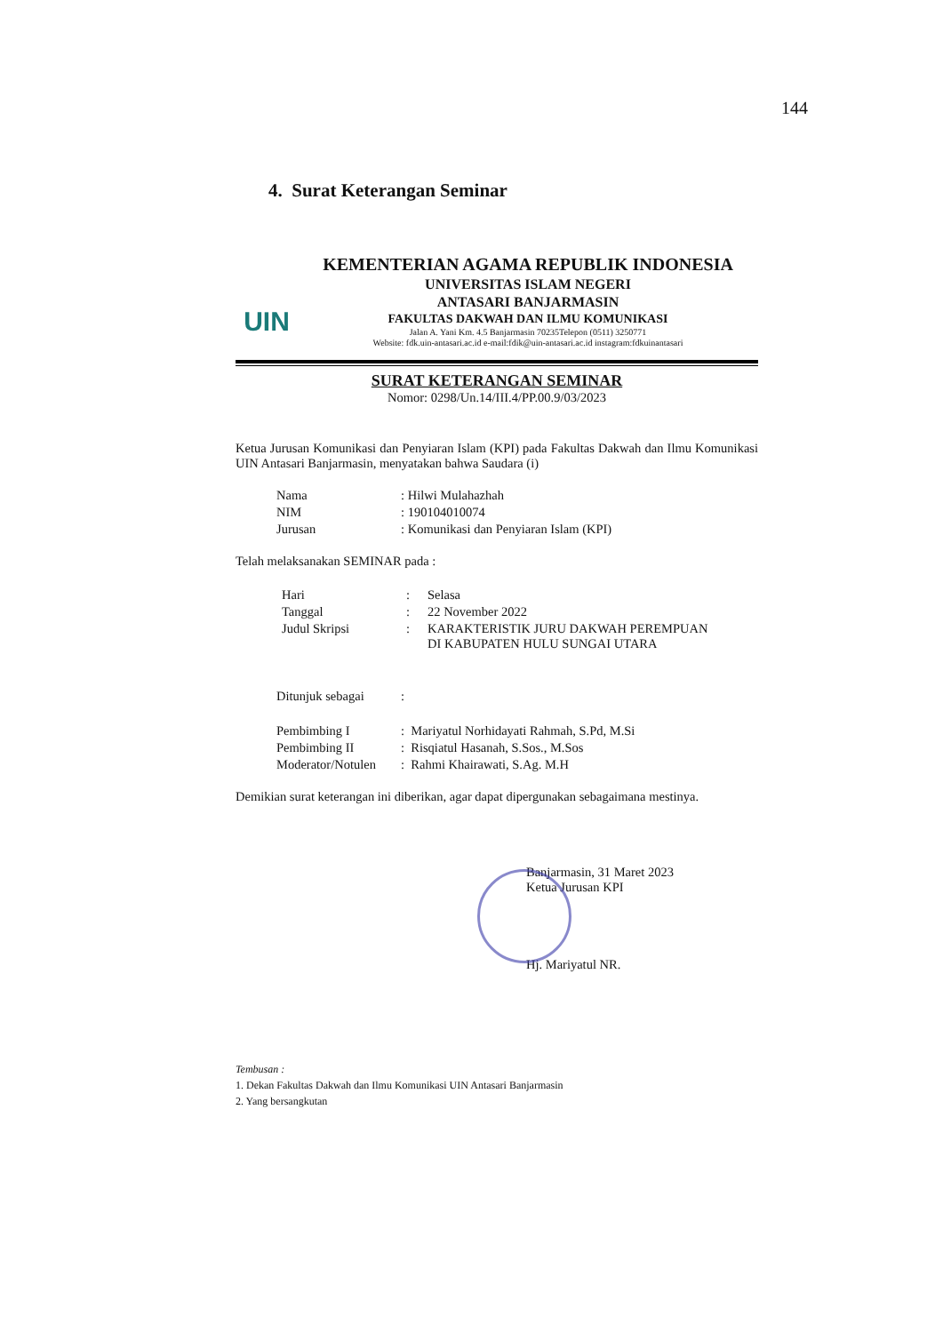144
4. Surat Keterangan Seminar
UIN
KEMENTERIAN AGAMA REPUBLIK INDONESIA
UNIVERSITAS ISLAM NEGERI
ANTASARI BANJARMASIN
FAKULTAS DAKWAH DAN ILMU KOMUNIKASI
Jalan A. Yani Km. 4.5 Banjarmasin 70235Telepon (0511) 3250771
Website: fdk.uin-antasari.ac.id e-mail:fdik@uin-antasari.ac.id instagram:fdkuinantasari
SURAT KETERANGAN SEMINAR
Nomor: 0298/Un.14/III.4/PP.00.9/03/2023
Ketua Jurusan Komunikasi dan Penyiaran Islam (KPI) pada Fakultas Dakwah dan Ilmu Komunikasi UIN Antasari Banjarmasin, menyatakan bahwa Saudara (i)
| Nama | : Hilwi Mulahazhah |
| NIM | : 190104010074 |
| Jurusan | : Komunikasi dan Penyiaran Islam (KPI) |
Telah melaksanakan SEMINAR pada :
| Hari | : | Selasa |
| Tanggal | : | 22 November 2022 |
| Judul Skripsi | : | KARAKTERISTIK JURU DAKWAH PEREMPUAN DI KABUPATEN HULU SUNGAI UTARA |
| Ditunjuk sebagai | : |
| Pembimbing I | : Mariyatul Norhidayati Rahmah, S.Pd, M.Si |
| Pembimbing II | : Risqiatul Hasanah, S.Sos., M.Sos |
| Moderator/Notulen | : Rahmi Khairawati, S.Ag. M.H |
Demikian surat keterangan ini diberikan, agar dapat dipergunakan sebagaimana mestinya.
Banjarmasin, 31 Maret 2023
Ketua Jurusan KPI
Hj. Mariyatul NR.
Tembusan :
1. Dekan Fakultas Dakwah dan Ilmu Komunikasi UIN Antasari Banjarmasin
2. Yang bersangkutan